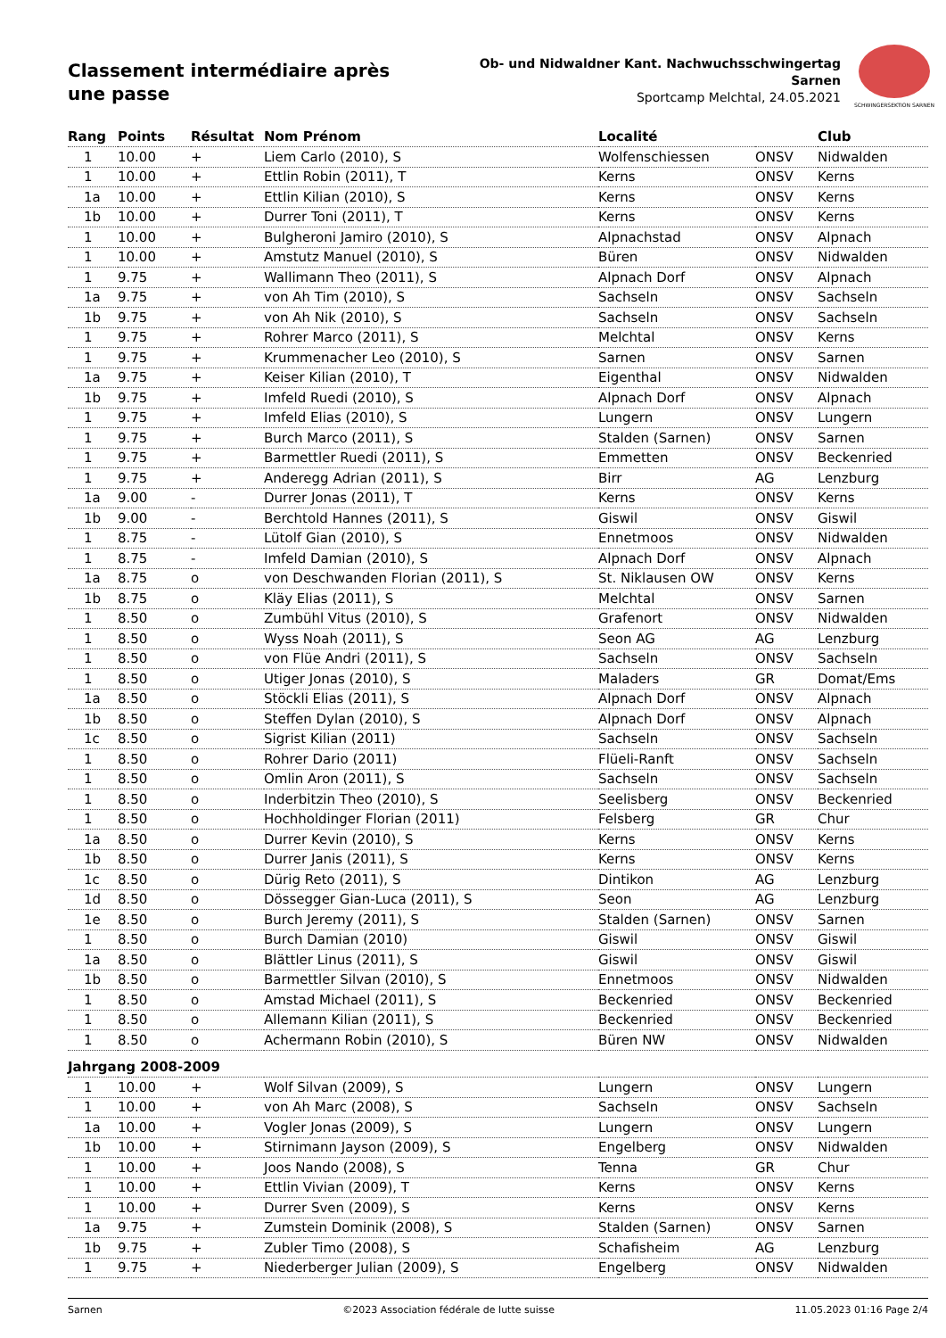Classement intermédiaire après une passe
Ob- und Nidwaldner Kant. Nachwuchsschwingertag
Sarnen
Sportcamp Melchtal, 24.05.2021
SCHWINGERSEKTION SARNEN
| Rang | Points | Résultat | Nom Prénom | Localité | | Club |
| --- | --- | --- | --- | --- | --- | --- |
| 1 | 10.00 | + | Liem Carlo (2010), S | Wolfenschiessen | ONSV | Nidwalden |
| 1 | 10.00 | + | Ettlin Robin (2011), T | Kerns | ONSV | Kerns |
| 1a | 10.00 | + | Ettlin Kilian (2010), S | Kerns | ONSV | Kerns |
| 1b | 10.00 | + | Durrer Toni (2011), T | Kerns | ONSV | Kerns |
| 1 | 10.00 | + | Bulgheroni Jamiro (2010), S | Alpnachstad | ONSV | Alpnach |
| 1 | 10.00 | + | Amstutz Manuel (2010), S | Büren | ONSV | Nidwalden |
| 1 | 9.75 | + | Wallimann Theo (2011), S | Alpnach Dorf | ONSV | Alpnach |
| 1a | 9.75 | + | von Ah Tim (2010), S | Sachseln | ONSV | Sachseln |
| 1b | 9.75 | + | von Ah Nik (2010), S | Sachseln | ONSV | Sachseln |
| 1 | 9.75 | + | Rohrer Marco (2011), S | Melchtal | ONSV | Kerns |
| 1 | 9.75 | + | Krummenacher Leo (2010), S | Sarnen | ONSV | Sarnen |
| 1a | 9.75 | + | Keiser Kilian (2010), T | Eigenthal | ONSV | Nidwalden |
| 1b | 9.75 | + | Imfeld Ruedi (2010), S | Alpnach Dorf | ONSV | Alpnach |
| 1 | 9.75 | + | Imfeld Elias (2010), S | Lungern | ONSV | Lungern |
| 1 | 9.75 | + | Burch Marco (2011), S | Stalden (Sarnen) | ONSV | Sarnen |
| 1 | 9.75 | + | Barmettler Ruedi (2011), S | Emmetten | ONSV | Beckenried |
| 1 | 9.75 | + | Anderegg Adrian (2011), S | Birr | AG | Lenzburg |
| 1a | 9.00 | - | Durrer Jonas (2011), T | Kerns | ONSV | Kerns |
| 1b | 9.00 | - | Berchtold Hannes (2011), S | Giswil | ONSV | Giswil |
| 1 | 8.75 | - | Lütolf Gian (2010), S | Ennetmoos | ONSV | Nidwalden |
| 1 | 8.75 | - | Imfeld Damian (2010), S | Alpnach Dorf | ONSV | Alpnach |
| 1a | 8.75 | o | von Deschwanden Florian (2011), S | St. Niklausen OW | ONSV | Kerns |
| 1b | 8.75 | o | Kläy Elias (2011), S | Melchtal | ONSV | Sarnen |
| 1 | 8.50 | o | Zumbühl Vitus (2010), S | Grafenort | ONSV | Nidwalden |
| 1 | 8.50 | o | Wyss Noah (2011), S | Seon AG | AG | Lenzburg |
| 1 | 8.50 | o | von Flüe Andri (2011), S | Sachseln | ONSV | Sachseln |
| 1 | 8.50 | o | Utiger Jonas (2010), S | Maladers | GR | Domat/Ems |
| 1a | 8.50 | o | Stöckli Elias (2011), S | Alpnach Dorf | ONSV | Alpnach |
| 1b | 8.50 | o | Steffen Dylan (2010), S | Alpnach Dorf | ONSV | Alpnach |
| 1c | 8.50 | o | Sigrist Kilian (2011) | Sachseln | ONSV | Sachseln |
| 1 | 8.50 | o | Rohrer Dario (2011) | Flüeli-Ranft | ONSV | Sachseln |
| 1 | 8.50 | o | Omlin Aron (2011), S | Sachseln | ONSV | Sachseln |
| 1 | 8.50 | o | Inderbitzin Theo (2010), S | Seelisberg | ONSV | Beckenried |
| 1 | 8.50 | o | Hochholdinger Florian (2011) | Felsberg | GR | Chur |
| 1a | 8.50 | o | Durrer Kevin (2010), S | Kerns | ONSV | Kerns |
| 1b | 8.50 | o | Durrer Janis (2011), S | Kerns | ONSV | Kerns |
| 1c | 8.50 | o | Dürig Reto (2011), S | Dintikon | AG | Lenzburg |
| 1d | 8.50 | o | Dössegger Gian-Luca (2011), S | Seon | AG | Lenzburg |
| 1e | 8.50 | o | Burch Jeremy (2011), S | Stalden (Sarnen) | ONSV | Sarnen |
| 1 | 8.50 | o | Burch Damian (2010) | Giswil | ONSV | Giswil |
| 1a | 8.50 | o | Blättler Linus (2011), S | Giswil | ONSV | Giswil |
| 1b | 8.50 | o | Barmettler Silvan (2010), S | Ennetmoos | ONSV | Nidwalden |
| 1 | 8.50 | o | Amstad Michael (2011), S | Beckenried | ONSV | Beckenried |
| 1 | 8.50 | o | Allemann Kilian (2011), S | Beckenried | ONSV | Beckenried |
| 1 | 8.50 | o | Achermann Robin (2010), S | Büren NW | ONSV | Nidwalden |
| Jahrgang 2008-2009 | | | | | | |
| 1 | 10.00 | + | Wolf Silvan (2009), S | Lungern | ONSV | Lungern |
| 1 | 10.00 | + | von Ah Marc (2008), S | Sachseln | ONSV | Sachseln |
| 1a | 10.00 | + | Vogler Jonas (2009), S | Lungern | ONSV | Lungern |
| 1b | 10.00 | + | Stirnimann Jayson (2009), S | Engelberg | ONSV | Nidwalden |
| 1 | 10.00 | + | Joos Nando (2008), S | Tenna | GR | Chur |
| 1 | 10.00 | + | Ettlin Vivian (2009), T | Kerns | ONSV | Kerns |
| 1 | 10.00 | + | Durrer Sven (2009), S | Kerns | ONSV | Kerns |
| 1a | 9.75 | + | Zumstein Dominik (2008), S | Stalden (Sarnen) | ONSV | Sarnen |
| 1b | 9.75 | + | Zubler Timo (2008), S | Schafisheim | AG | Lenzburg |
| 1 | 9.75 | + | Niederberger Julian (2009), S | Engelberg | ONSV | Nidwalden |
Sarnen ©2023 Association fédérale de lutte suisse 11.05.2023 01:16 Page 2/4